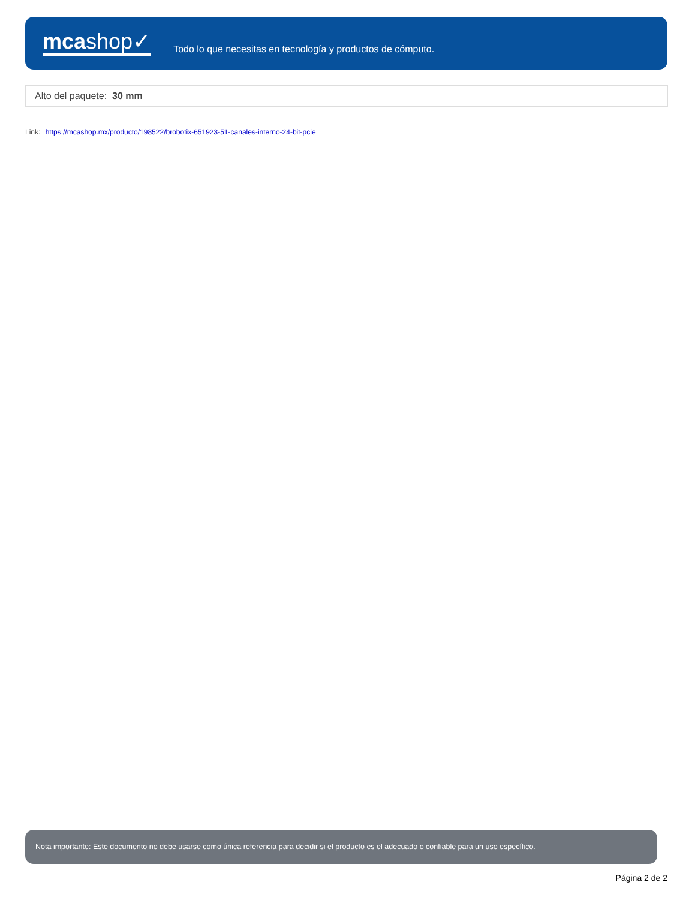mcashop✓
Todo lo que necesitas en tecnología y productos de cómputo.
Alto del paquete: 30 mm
Link: https://mcashop.mx/producto/198522/brobotix-651923-51-canales-interno-24-bit-pcie
Nota importante: Este documento no debe usarse como única referencia para decidir si el producto es el adecuado o confiable para un uso específico.
Página 2 de 2